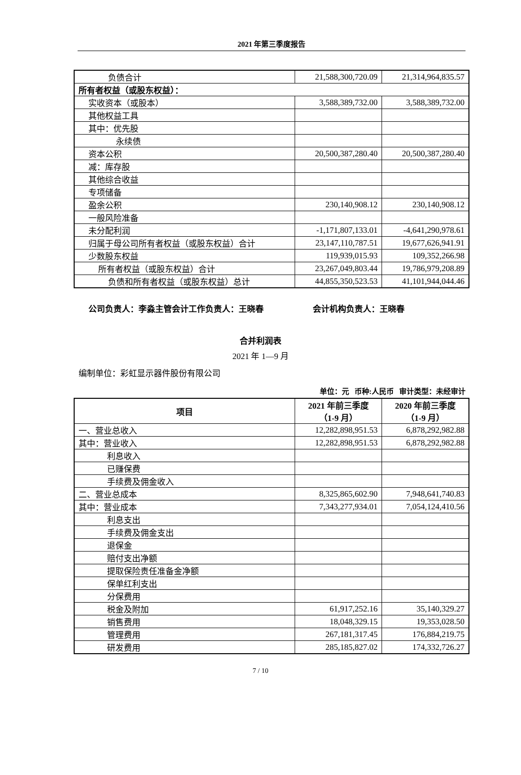2021 年第三季度报告
| 负债合计 | 21,588,300,720.09 | 21,314,964,835.57 |
| 所有者权益（或股东权益）： | | |
| 实收资本（或股本） | 3,588,389,732.00 | 3,588,389,732.00 |
| 其他权益工具 | | |
| 其中：优先股 | | |
| 永续债 | | |
| 资本公积 | 20,500,387,280.40 | 20,500,387,280.40 |
| 减：库存股 | | |
| 其他综合收益 | | |
| 专项储备 | | |
| 盈余公积 | 230,140,908.12 | 230,140,908.12 |
| 一般风险准备 | | |
| 未分配利润 | -1,171,807,133.01 | -4,641,290,978.61 |
| 归属于母公司所有者权益（或股东权益）合计 | 23,147,110,787.51 | 19,677,626,941.91 |
| 少数股东权益 | 119,939,015.93 | 109,352,266.98 |
| 所有者权益（或股东权益）合计 | 23,267,049,803.44 | 19,786,979,208.89 |
| 负债和所有者权益（或股东权益）总计 | 44,855,350,523.53 | 41,101,944,044.46 |
公司负责人：李淼主管会计工作负责人：王晓春 会计机构负责人：王晓春
合并利润表
2021 年 1—9 月
编制单位：彩虹显示器件股份有限公司
单位：元 币种:人民币 审计类型：未经审计
| 项目 | 2021 年前三季度 （1-9 月） | 2020 年前三季度 （1-9 月） |
| --- | --- | --- |
| 一、营业总收入 | 12,282,898,951.53 | 6,878,292,982.88 |
| 其中：营业收入 | 12,282,898,951.53 | 6,878,292,982.88 |
| 利息收入 | | |
| 已赚保费 | | |
| 手续费及佣金收入 | | |
| 二、营业总成本 | 8,325,865,602.90 | 7,948,641,740.83 |
| 其中：营业成本 | 7,343,277,934.01 | 7,054,124,410.56 |
| 利息支出 | | |
| 手续费及佣金支出 | | |
| 退保金 | | |
| 赔付支出净额 | | |
| 提取保险责任准备金净额 | | |
| 保单红利支出 | | |
| 分保费用 | | |
| 税金及附加 | 61,917,252.16 | 35,140,329.27 |
| 销售费用 | 18,048,329.15 | 19,353,028.50 |
| 管理费用 | 267,181,317.45 | 176,884,219.75 |
| 研发费用 | 285,185,827.02 | 174,332,726.27 |
7 / 10